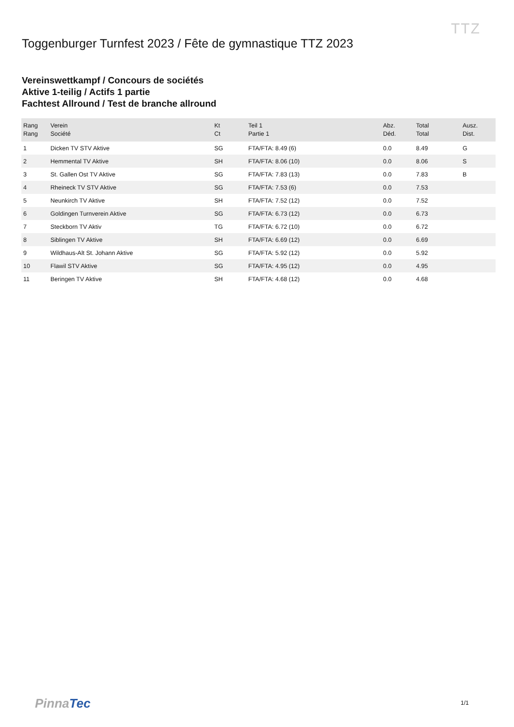TTZ
Toggenburger Turnfest 2023 / Fête de gymnastique TTZ 2023
Vereinswettkampf / Concours de sociétés
Aktive 1-teilig / Actifs 1 partie
Fachtest Allround / Test de branche allround
| Rang Rang | Verein Société | Kt Ct | Teil 1 Partie 1 | Abz. Déd. | Total Total | Ausz. Dist. |
| --- | --- | --- | --- | --- | --- | --- |
| 1 | Dicken TV STV Aktive | SG | FTA/FTA: 8.49 (6) | 0.0 | 8.49 | G |
| 2 | Hemmental TV Aktive | SH | FTA/FTA: 8.06 (10) | 0.0 | 8.06 | S |
| 3 | St. Gallen Ost TV Aktive | SG | FTA/FTA: 7.83 (13) | 0.0 | 7.83 | B |
| 4 | Rheineck TV STV Aktive | SG | FTA/FTA: 7.53 (6) | 0.0 | 7.53 | |
| 5 | Neunkirch TV Aktive | SH | FTA/FTA: 7.52 (12) | 0.0 | 7.52 | |
| 6 | Goldingen Turnverein Aktive | SG | FTA/FTA: 6.73 (12) | 0.0 | 6.73 | |
| 7 | Steckborn TV Aktiv | TG | FTA/FTA: 6.72 (10) | 0.0 | 6.72 | |
| 8 | Siblingen TV Aktive | SH | FTA/FTA: 6.69 (12) | 0.0 | 6.69 | |
| 9 | Wildhaus-Alt St. Johann Aktive | SG | FTA/FTA: 5.92 (12) | 0.0 | 5.92 | |
| 10 | Flawil STV Aktive | SG | FTA/FTA: 4.95 (12) | 0.0 | 4.95 | |
| 11 | Beringen TV Aktive | SH | FTA/FTA: 4.68 (12) | 0.0 | 4.68 | |
PinnaTec 1/1